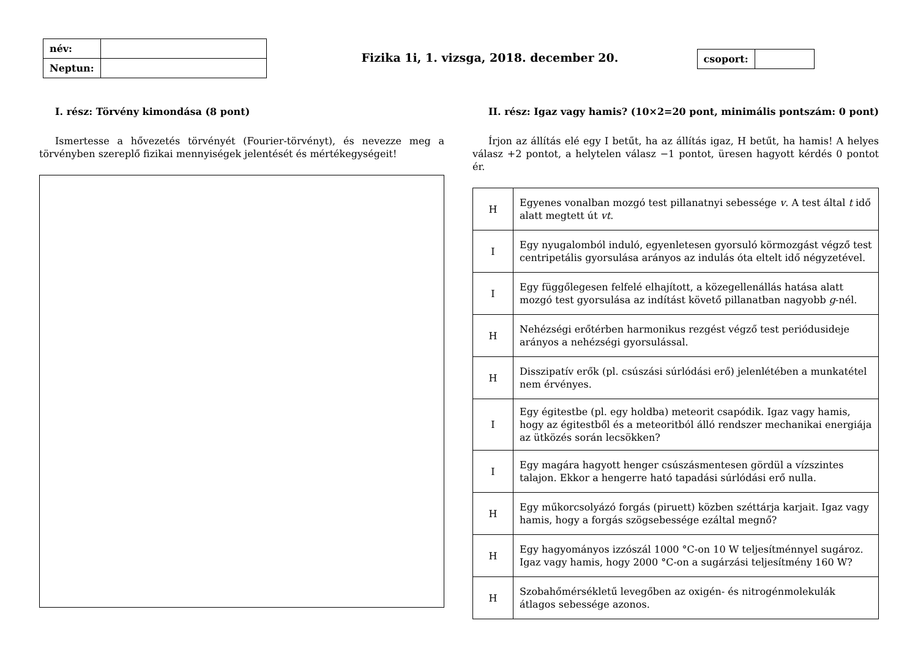| név: | |
| Neptun: | |
Fizika 1i, 1. vizsga, 2018. december 20.
| csoport: | |
I. rész: Törvény kimondása (8 pont)
Ismertesse a hővezetés törvényét (Fourier-törvényt), és nevezze meg a törvényben szereplő fizikai mennyiségek jelentését és mértékegységeit!
II. rész: Igaz vagy hamis? (10×2=20 pont, minimális pontszám: 0 pont)
Írjon az állítás elé egy I betűt, ha az állítás igaz, H betűt, ha hamis! A helyes válasz +2 pontot, a helytelen válasz −1 pontot, üresen hagyott kérdés 0 pontot ér.
| H | Egyenes vonalban mozgó test pillanatnyi sebessége v . A test által t idő alatt megtett út vt . |
| I | Egy nyugalomból induló, egyenletesen gyorsuló körmozgást végző test centripetális gyorsulása arányos az indulás óta eltelt idő négyzetével. |
| I | Egy függőlegesen felfelé elhajított, a közegellenállás hatása alatt mozgó test gyorsulása az indítást követő pillanatban nagyobb g -nél. |
| H | Nehézségi erőtérben harmonikus rezgést végző test periódusideje arányos a nehézségi gyorsulással. |
| H | Disszipatív erők (pl. csúszási súrlódási erő) jelenlétében a munkatétel nem érvényes. |
| I | Egy égitestbe (pl. egy holdba) meteorit csapódik. Igaz vagy hamis, hogy az égitestből és a meteoritból álló rendszer mechanikai energiája az ütközés során lecsökken? |
| I | Egy magára hagyott henger csúszásmentesen gördül a vízszintes talajon. Ekkor a hengerre ható tapadási súrlódási erő nulla. |
| H | Egy műkorcsolyázó forgás (piruett) közben széttárja karjait. Igaz vagy hamis, hogy a forgás szögsebessége ezáltal megnő? |
| H | Egy hagyományos izzószál 1000 °C-on 10 W teljesítménnyel sugároz. Igaz vagy hamis, hogy 2000 °C-on a sugárzási teljesítmény 160 W? |
| H | Szobahőmérsékletű levegőben az oxigén- és nitrogénmolekulák átlagos sebessége azonos. |